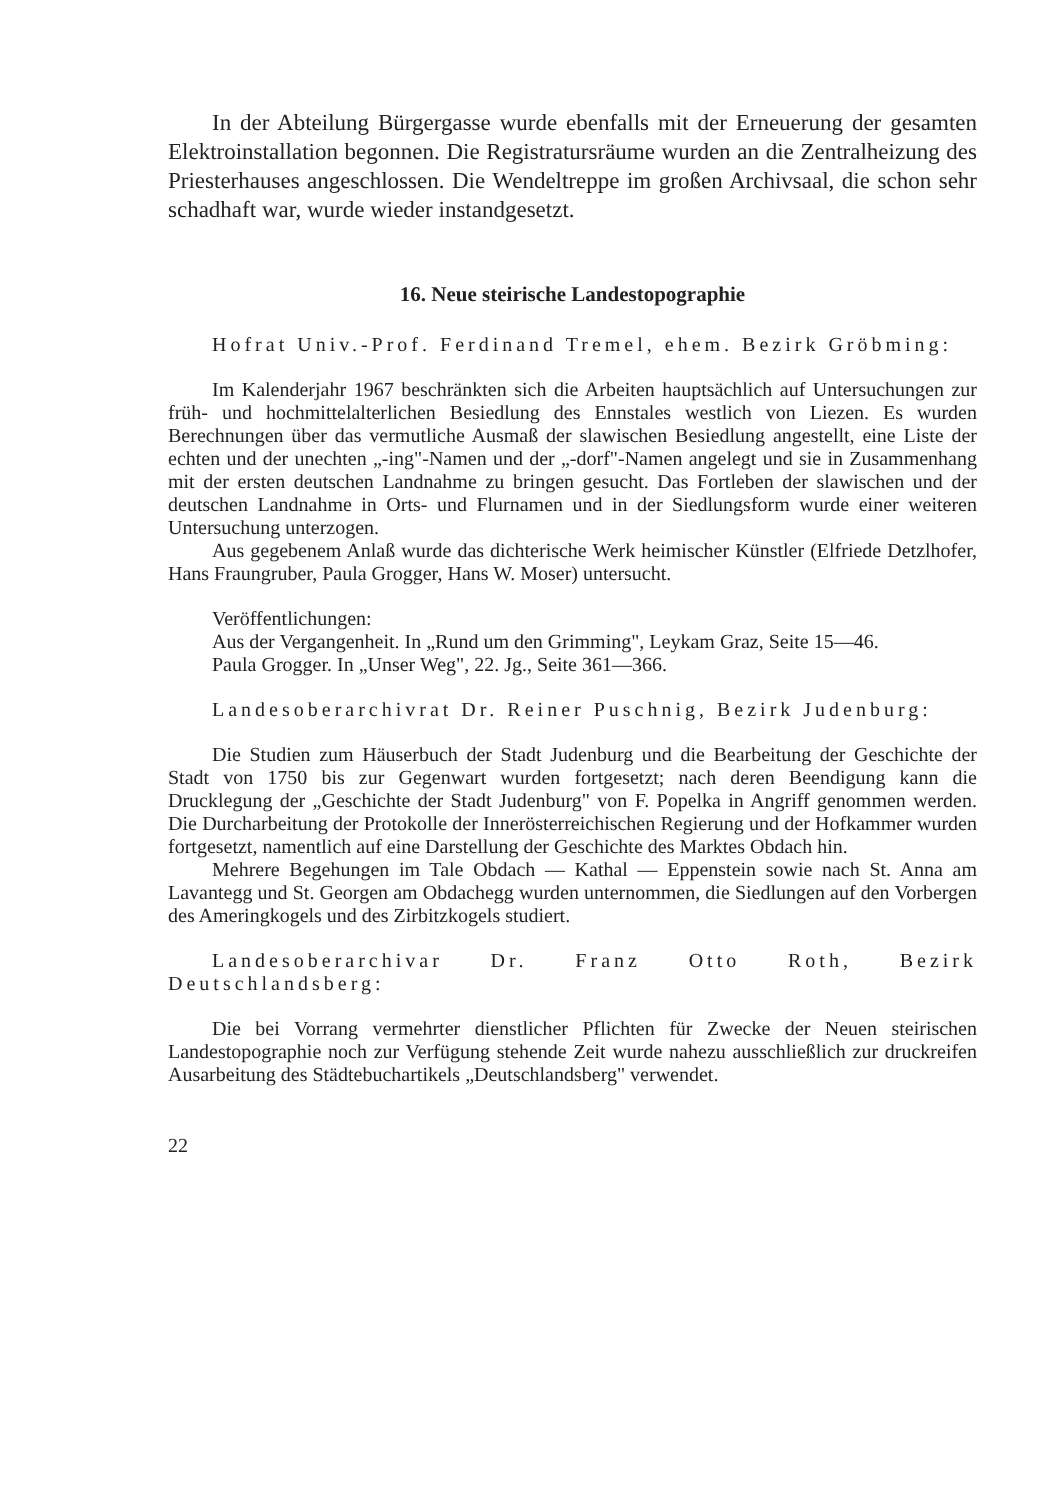In der Abteilung Bürgergasse wurde ebenfalls mit der Erneuerung der gesamten Elektroinstallation begonnen. Die Registratursräume wurden an die Zentralheizung des Priesterhauses angeschlossen. Die Wendeltreppe im großen Archivsaal, die schon sehr schadhaft war, wurde wieder instandgesetzt.
16. Neue steirische Landestopographie
Hofrat Univ.-Prof. Ferdinand Tremel, ehem. Bezirk Gröbming:
Im Kalenderjahr 1967 beschränkten sich die Arbeiten hauptsächlich auf Untersuchungen zur früh- und hochmittelalterlichen Besiedlung des Ennstales westlich von Liezen. Es wurden Berechnungen über das vermutliche Ausmaß der slawischen Besiedlung angestellt, eine Liste der echten und der unechten „-ing"-Namen und der „-dorf"-Namen angelegt und sie in Zusammenhang mit der ersten deutschen Landnahme zu bringen gesucht. Das Fortleben der slawischen und der deutschen Landnahme in Orts- und Flurnamen und in der Siedlungsform wurde einer weiteren Untersuchung unterzogen.
Aus gegebenem Anlaß wurde das dichterische Werk heimischer Künstler (Elfriede Detzlhofer, Hans Fraungruber, Paula Grogger, Hans W. Moser) untersucht.
Veröffentlichungen:
Aus der Vergangenheit. In „Rund um den Grimming", Leykam Graz, Seite 15—46.
Paula Grogger. In „Unser Weg", 22. Jg., Seite 361—366.
Landesoberarchivrat Dr. Reiner Puschnig, Bezirk Judenburg:
Die Studien zum Häuserbuch der Stadt Judenburg und die Bearbeitung der Geschichte der Stadt von 1750 bis zur Gegenwart wurden fortgesetzt; nach deren Beendigung kann die Drucklegung der „Geschichte der Stadt Judenburg" von F. Popelka in Angriff genommen werden. Die Durcharbeitung der Protokolle der Innerösterreichischen Regierung und der Hofkammer wurden fortgesetzt, namentlich auf eine Darstellung der Geschichte des Marktes Obdach hin.
Mehrere Begehungen im Tale Obdach — Kathal — Eppenstein sowie nach St. Anna am Lavantegg und St. Georgen am Obdachegg wurden unternommen, die Siedlungen auf den Vorbergen des Ameringkogels und des Zirbitzkogels studiert.
Landesoberarchivar Dr. Franz Otto Roth, Bezirk Deutschlandsberg:
Die bei Vorrang vermehrter dienstlicher Pflichten für Zwecke der Neuen steirischen Landestopographie noch zur Verfügung stehende Zeit wurde nahezu ausschließlich zur druckreifen Ausarbeitung des Städtebuchartikels „Deutschlandsberg" verwendet.
22